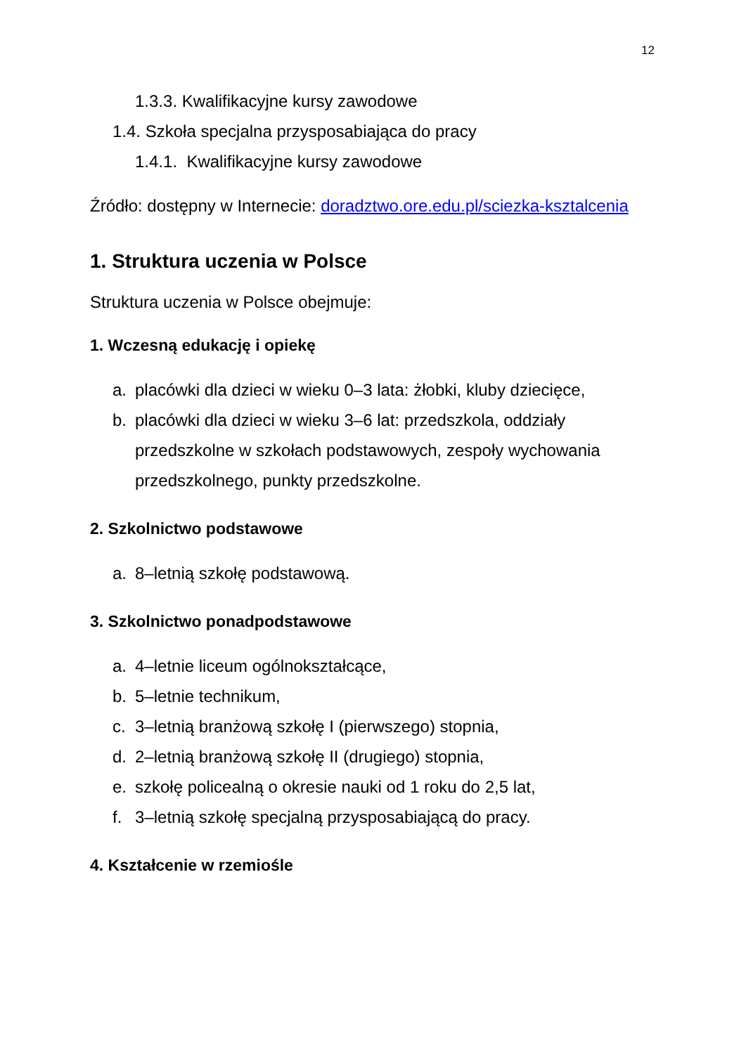12
1.3.3. Kwalifikacyjne kursy zawodowe
1.4. Szkoła specjalna przysposabiająca do pracy
1.4.1. Kwalifikacyjne kursy zawodowe
Źródło: dostępny w Internecie: doradztwo.ore.edu.pl/sciezka-ksztalcenia
1. Struktura uczenia w Polsce
Struktura uczenia w Polsce obejmuje:
1. Wczesną edukację i opiekę
a. placówki dla dzieci w wieku 0–3 lata: żłobki, kluby dziecięce,
b. placówki dla dzieci w wieku 3–6 lat: przedszkola, oddziały przedszkolne w szkołach podstawowych, zespoły wychowania przedszkolnego, punkty przedszkolne.
2. Szkolnictwo podstawowe
a. 8–letnią szkołę podstawową.
3. Szkolnictwo ponadpodstawowe
a. 4–letnie liceum ogólnokształcące,
b. 5–letnie technikum,
c. 3–letnią branżową szkołę I (pierwszego) stopnia,
d. 2–letnią branżową szkołę II (drugiego) stopnia,
e. szkołę policealną o okresie nauki od 1 roku do 2,5 lat,
f. 3–letnią szkołę specjalną przysposabiającą do pracy.
4. Kształcenie w rzemiośle